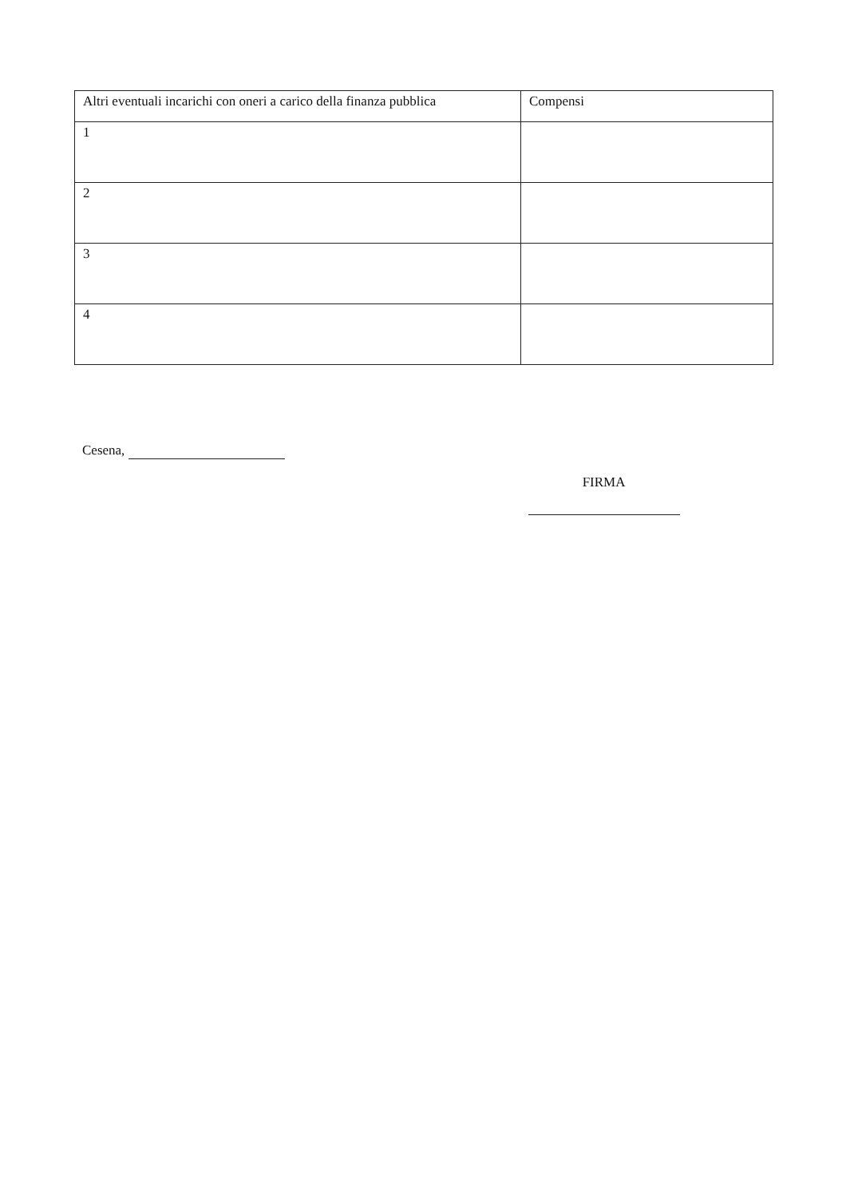| Altri eventuali incarichi con oneri a carico della finanza pubblica | Compensi |
| --- | --- |
| 1 | |
| 2 | |
| 3 | |
| 4 | |
Cesena,
FIRMA